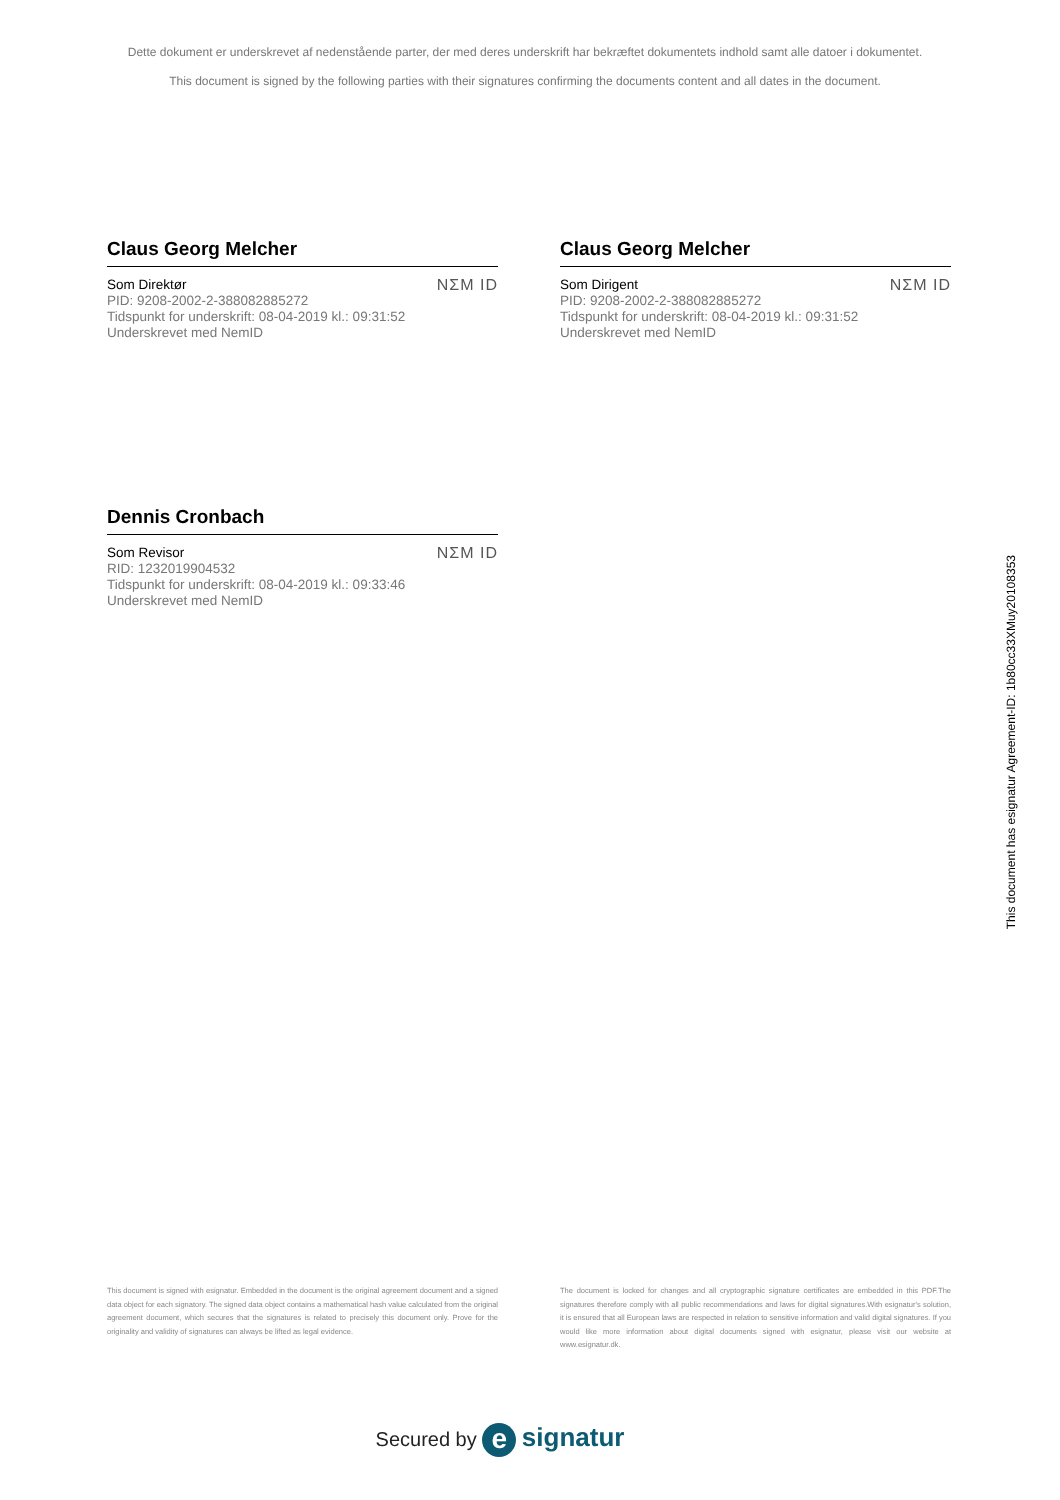Dette dokument er underskrevet af nedenstående parter, der med deres underskrift har bekræftet dokumentets indhold samt alle datoer i dokumentet.
This document is signed by the following parties with their signatures confirming the documents content and all dates in the document.
Claus Georg Melcher
Som Direktør
PID: 9208-2002-2-388082885272
Tidspunkt for underskrift: 08-04-2019 kl.: 09:31:52
Underskrevet med NemID
NΣM ID
Claus Georg Melcher
Som Dirigent
PID: 9208-2002-2-388082885272
Tidspunkt for underskrift: 08-04-2019 kl.: 09:31:52
Underskrevet med NemID
NΣM ID
Dennis Cronbach
Som Revisor
RID: 1232019904532
Tidspunkt for underskrift: 08-04-2019 kl.: 09:33:46
Underskrevet med NemID
NΣM ID
This document is signed with esignatur. Embedded in the document is the original agreement document and a signed data object for each signatory. The signed data object contains a mathematical hash value calculated from the original agreement document, which secures that the signatures is related to precisely this document only. Prove for the originality and validity of signatures can always be lifted as legal evidence.
The document is locked for changes and all cryptographic signature certificates are embedded in this PDF.The signatures therefore comply with all public recommendations and laws for digital signatures.With esignatur's solution, it is ensured that all European laws are respected in relation to sensitive information and valid digital signatures. If you would like more information about digital documents signed with esignatur, please visit our website at www.esignatur.dk.
Secured by e signatur
This document has esignatur Agreement-ID: 1b80cc33XMuy20108353